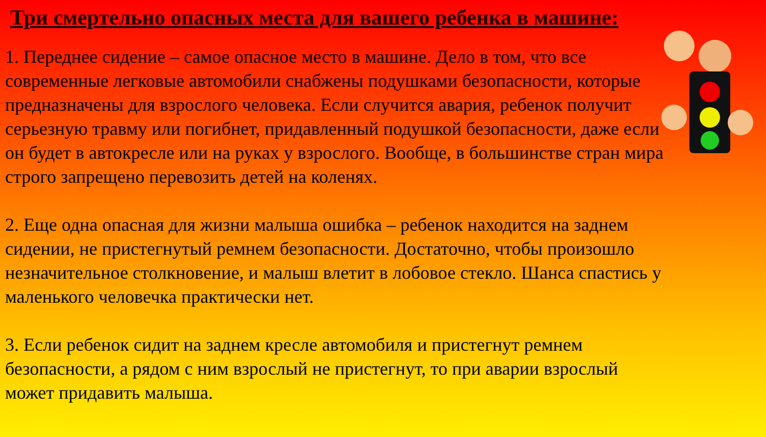Три смертельно опасных места для вашего ребенка в машине:
1. Переднее сидение – самое опасное место в машине. Дело в том, что все современные легковые автомобили снабжены подушками безопасности, которые предназначены для взрослого человека. Если случится авария, ребенок получит серьезную травму или погибнет, придавленный подушкой безопасности, даже если он будет в автокресле или на руках у взрослого. Вообще, в большинстве стран мира строго запрещено перевозить детей на коленях.
2. Еще одна опасная для жизни малыша ошибка – ребенок находится на заднем сидении, не пристегнутый ремнем безопасности. Достаточно, чтобы произошло незначительное столкновение, и малыш влетит в лобовое стекло. Шанса спастись у маленького человечка практически нет.
3. Если ребенок сидит на заднем кресле автомобиля и пристегнут ремнем безопасности, а рядом с ним взрослый не пристегнут, то при аварии взрослый может придавить малыша.